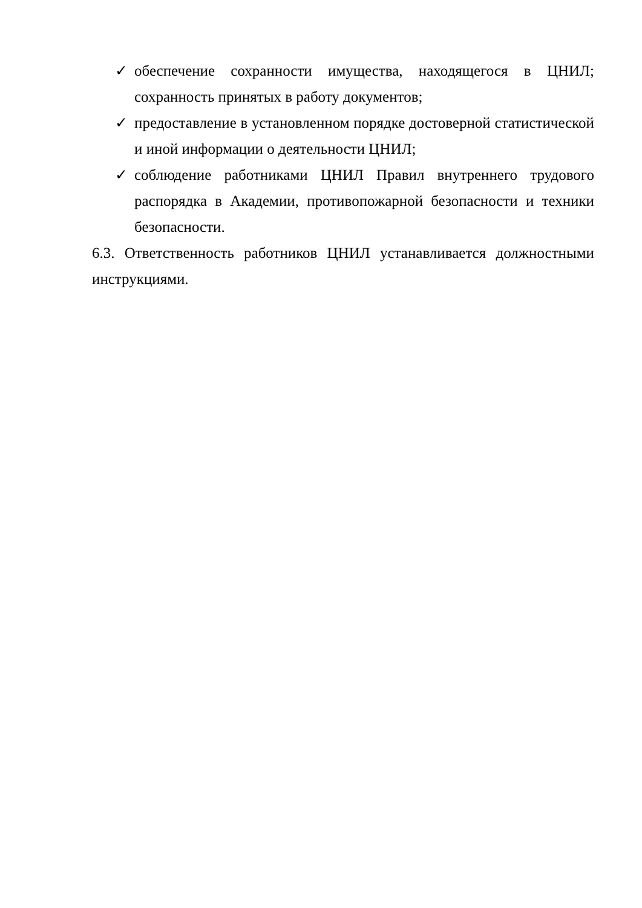✓ обеспечение сохранности имущества, находящегося в ЦНИЛ; сохранность принятых в работу документов;
✓ предоставление в установленном порядке достоверной статистической и иной информации о деятельности ЦНИЛ;
✓ соблюдение работниками ЦНИЛ Правил внутреннего трудового распорядка в Академии, противопожарной безопасности и техники безопасности.
6.3. Ответственность работников ЦНИЛ устанавливается должностными инструкциями.